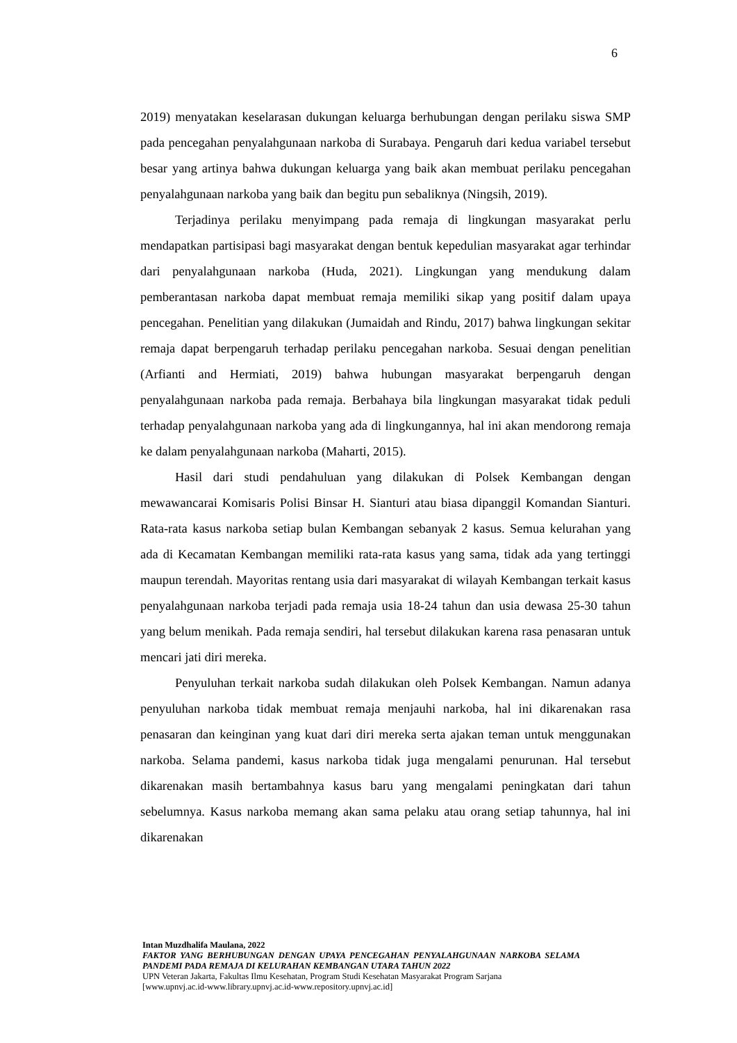6
2019) menyatakan keselarasan dukungan keluarga berhubungan dengan perilaku siswa SMP pada pencegahan penyalahgunaan narkoba di Surabaya. Pengaruh dari kedua variabel tersebut besar yang artinya bahwa dukungan keluarga yang baik akan membuat perilaku pencegahan penyalahgunaan narkoba yang baik dan begitu pun sebaliknya (Ningsih, 2019).
Terjadinya perilaku menyimpang pada remaja di lingkungan masyarakat perlu mendapatkan partisipasi bagi masyarakat dengan bentuk kepedulian masyarakat agar terhindar dari penyalahgunaan narkoba (Huda, 2021). Lingkungan yang mendukung dalam pemberantasan narkoba dapat membuat remaja memiliki sikap yang positif dalam upaya pencegahan. Penelitian yang dilakukan (Jumaidah and Rindu, 2017) bahwa lingkungan sekitar remaja dapat berpengaruh terhadap perilaku pencegahan narkoba. Sesuai dengan penelitian (Arfianti and Hermiati, 2019) bahwa hubungan masyarakat berpengaruh dengan penyalahgunaan narkoba pada remaja. Berbahaya bila lingkungan masyarakat tidak peduli terhadap penyalahgunaan narkoba yang ada di lingkungannya, hal ini akan mendorong remaja ke dalam penyalahgunaan narkoba (Maharti, 2015).
Hasil dari studi pendahuluan yang dilakukan di Polsek Kembangan dengan mewawancarai Komisaris Polisi Binsar H. Sianturi atau biasa dipanggil Komandan Sianturi. Rata-rata kasus narkoba setiap bulan Kembangan sebanyak 2 kasus. Semua kelurahan yang ada di Kecamatan Kembangan memiliki rata-rata kasus yang sama, tidak ada yang tertinggi maupun terendah. Mayoritas rentang usia dari masyarakat di wilayah Kembangan terkait kasus penyalahgunaan narkoba terjadi pada remaja usia 18-24 tahun dan usia dewasa 25-30 tahun yang belum menikah. Pada remaja sendiri, hal tersebut dilakukan karena rasa penasaran untuk mencari jati diri mereka.
Penyuluhan terkait narkoba sudah dilakukan oleh Polsek Kembangan. Namun adanya penyuluhan narkoba tidak membuat remaja menjauhi narkoba, hal ini dikarenakan rasa penasaran dan keinginan yang kuat dari diri mereka serta ajakan teman untuk menggunakan narkoba. Selama pandemi, kasus narkoba tidak juga mengalami penurunan. Hal tersebut dikarenakan masih bertambahnya kasus baru yang mengalami peningkatan dari tahun sebelumnya. Kasus narkoba memang akan sama pelaku atau orang setiap tahunnya, hal ini dikarenakan
Intan Muzdhalifa Maulana, 2022
FAKTOR YANG BERHUBUNGAN DENGAN UPAYA PENCEGAHAN PENYALAHGUNAAN NARKOBA SELAMA PANDEMI PADA REMAJA DI KELURAHAN KEMBANGAN UTARA TAHUN 2022
UPN Veteran Jakarta, Fakultas Ilmu Kesehatan, Program Studi Kesehatan Masyarakat Program Sarjana
[www.upnvj.ac.id-www.library.upnvj.ac.id-www.repository.upnvj.ac.id]